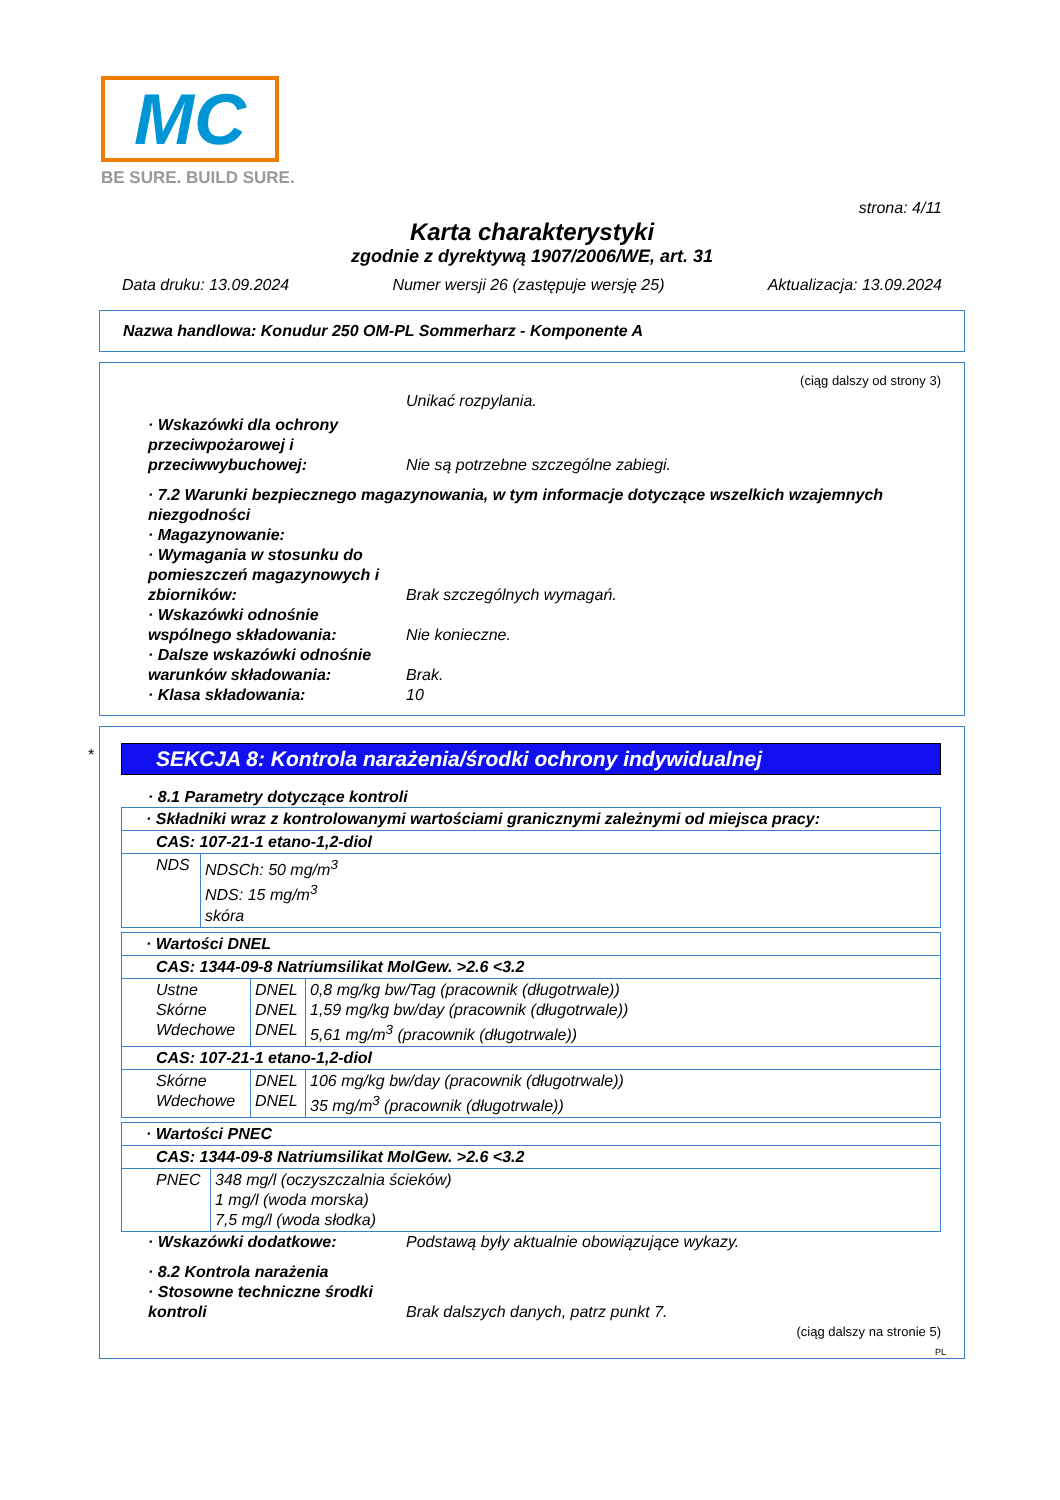MC
BE SURE. BUILD SURE.
strona: 4/11
Karta charakterystyki
zgodnie z dyrektywą 1907/2006/WE, art. 31
Data druku: 13.09.2024 Numer wersji 26 (zastępuje wersję 25) Aktualizacja: 13.09.2024
Nazwa handlowa: Konudur 250 OM-PL Sommerharz - Komponente A
(ciąg dalszy od strony 3)
Unikać rozpylania.
· Wskazówki dla ochrony przeciwpożarowej i przeciwwybuchowej: Nie są potrzebne szczególne zabiegi.
· 7.2 Warunki bezpiecznego magazynowania, w tym informacje dotyczące wszelkich wzajemnych niezgodności
· Magazynowanie:
· Wymagania w stosunku do pomieszczeń magazynowych i zbiorników: Brak szczególnych wymagań.
· Wskazówki odnośnie wspólnego składowania: Nie konieczne.
· Dalsze wskazówki odnośnie warunków składowania: Brak.
· Klasa składowania: 10
*
SEKCJA 8: Kontrola narażenia/środki ochrony indywidualnej
· 8.1 Parametry dotyczące kontroli
| · Składniki wraz z kontrolowanymi wartościami granicznymi zależnymi od miejsca pracy: | |
| CAS: 107-21-1 etano-1,2-diol | |
| NDS | NDSCh: 50 mg/m<sup>3</sup> NDS: 15 mg/m<sup>3</sup> skóra |
| · Wartości DNEL | | |
| CAS: 1344-09-8 Natriumsilikat MolGew. >2.6 <3.2 | | |
| Ustne Skórne Wdechowe | DNEL DNEL DNEL | 0,8 mg/kg bw/Tag (pracownik (długotrwale)) 1,59 mg/kg bw/day (pracownik (długotrwale)) 5,61 mg/m<sup>3</sup> (pracownik (długotrwale)) |
| CAS: 107-21-1 etano-1,2-diol | | |
| Skórne Wdechowe | DNEL DNEL | 106 mg/kg bw/day (pracownik (długotrwale)) 35 mg/m<sup>3</sup> (pracownik (długotrwale)) |
| · Wartości PNEC | |
| CAS: 1344-09-8 Natriumsilikat MolGew. >2.6 <3.2 | |
| PNEC | 348 mg/l (oczyszczalnia ścieków) 1 mg/l (woda morska) 7,5 mg/l (woda słodka) |
· Wskazówki dodatkowe: Podstawą były aktualnie obowiązujące wykazy.
· 8.2 Kontrola narażenia
· Stosowne techniczne środki kontroli Brak dalszych danych, patrz punkt 7.
(ciąg dalszy na stronie 5)
PL